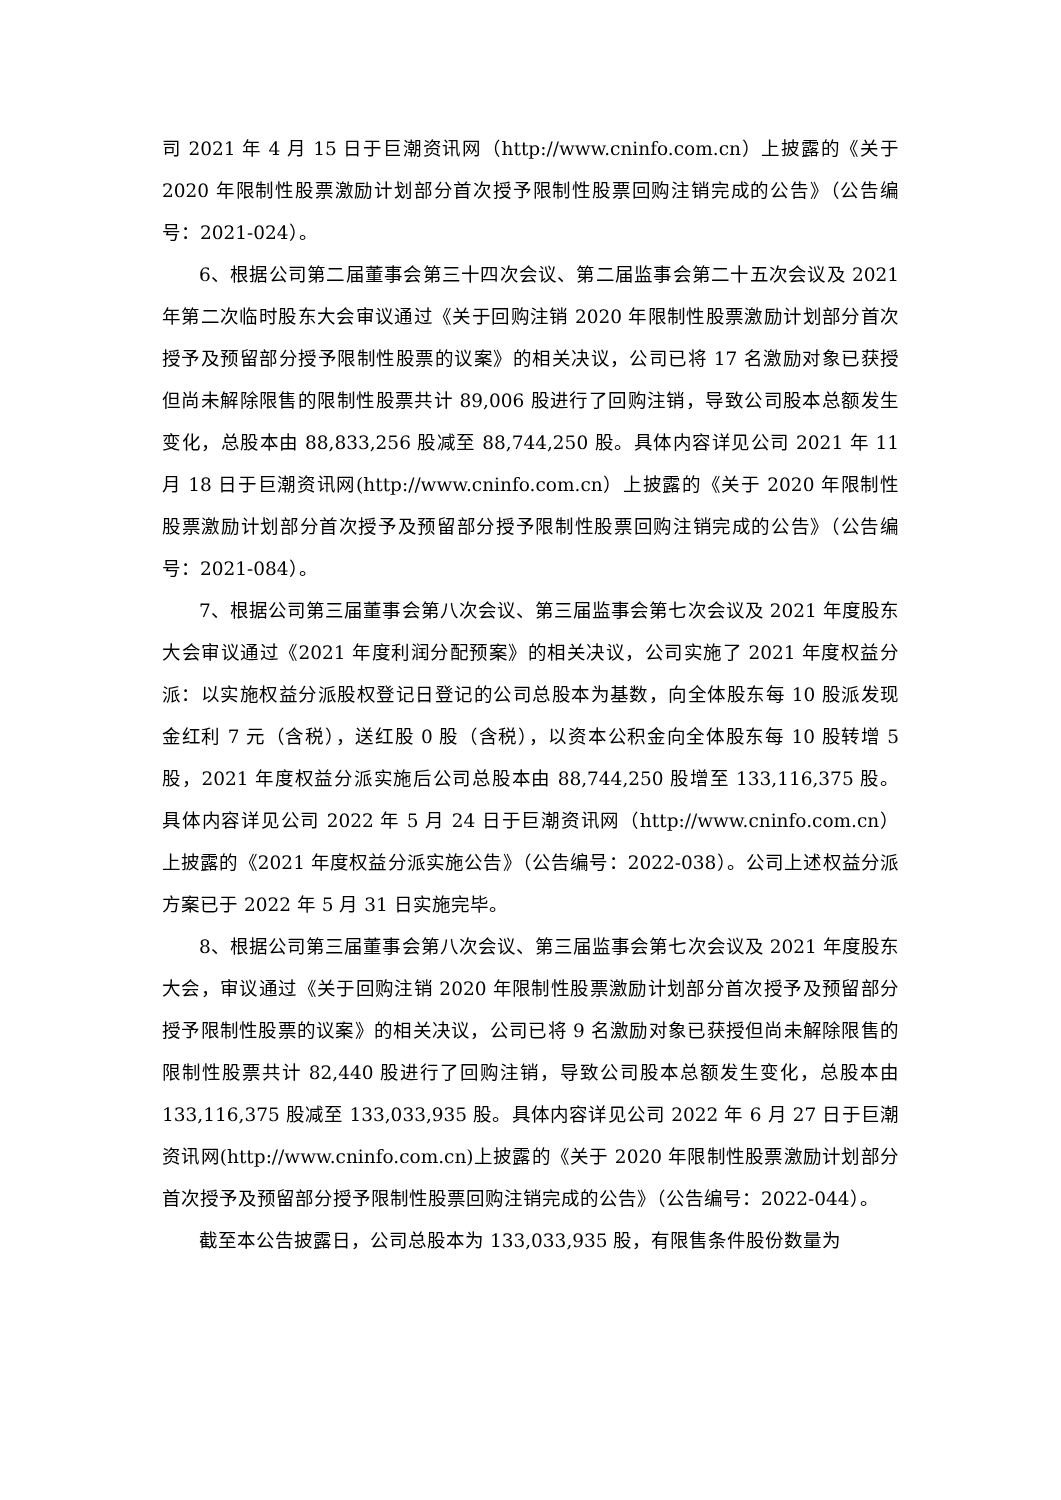司 2021 年 4 月 15 日于巨潮资讯网（http://www.cninfo.com.cn）上披露的《关于 2020 年限制性股票激励计划部分首次授予限制性股票回购注销完成的公告》（公告编号：2021-024）。
6、根据公司第二届董事会第三十四次会议、第二届监事会第二十五次会议及 2021 年第二次临时股东大会审议通过《关于回购注销 2020 年限制性股票激励计划部分首次授予及预留部分授予限制性股票的议案》的相关决议，公司已将 17 名激励对象已获授但尚未解除限售的限制性股票共计 89,006 股进行了回购注销，导致公司股本总额发生变化，总股本由 88,833,256 股减至 88,744,250 股。具体内容详见公司 2021 年 11 月 18 日于巨潮资讯网(http://www.cninfo.com.cn）上披露的《关于 2020 年限制性股票激励计划部分首次授予及预留部分授予限制性股票回购注销完成的公告》（公告编号：2021-084）。
7、根据公司第三届董事会第八次会议、第三届监事会第七次会议及 2021 年度股东大会审议通过《2021 年度利润分配预案》的相关决议，公司实施了 2021 年度权益分派：以实施权益分派股权登记日登记的公司总股本为基数，向全体股东每 10 股派发现金红利 7 元（含税），送红股 0 股（含税），以资本公积金向全体股东每 10 股转增 5 股，2021 年度权益分派实施后公司总股本由 88,744,250 股增至 133,116,375 股。具体内容详见公司 2022 年 5 月 24 日于巨潮资讯网（http://www.cninfo.com.cn）上披露的《2021 年度权益分派实施公告》（公告编号：2022-038）。公司上述权益分派方案已于 2022 年 5 月 31 日实施完毕。
8、根据公司第三届董事会第八次会议、第三届监事会第七次会议及 2021 年度股东大会，审议通过《关于回购注销 2020 年限制性股票激励计划部分首次授予及预留部分授予限制性股票的议案》的相关决议，公司已将 9 名激励对象已获授但尚未解除限售的限制性股票共计 82,440 股进行了回购注销，导致公司股本总额发生变化，总股本由 133,116,375 股减至 133,033,935 股。具体内容详见公司 2022 年 6 月 27 日于巨潮资讯网(http://www.cninfo.com.cn)上披露的《关于 2020 年限制性股票激励计划部分首次授予及预留部分授予限制性股票回购注销完成的公告》（公告编号：2022-044）。
截至本公告披露日，公司总股本为 133,033,935 股，有限售条件股份数量为